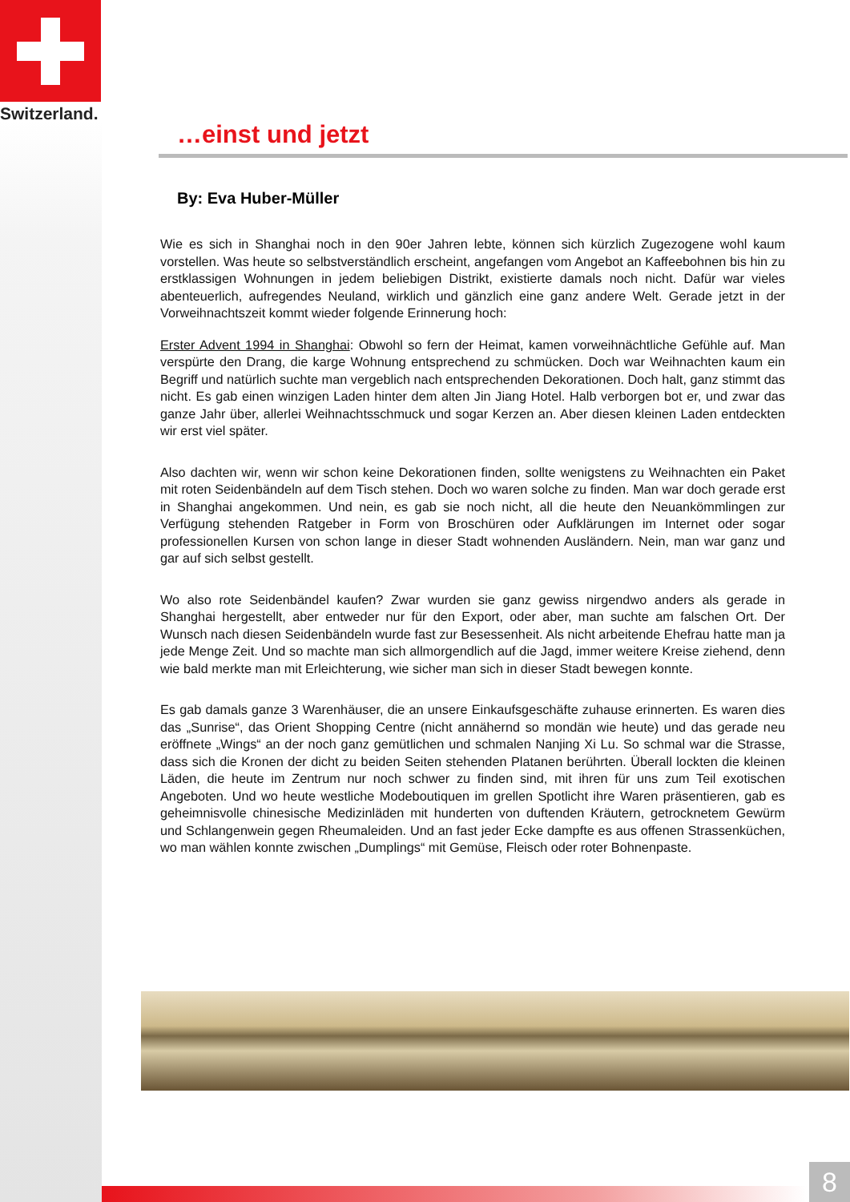Switzerland.
…einst und jetzt
By: Eva Huber-Müller
Wie es sich in Shanghai noch in den 90er Jahren lebte, können sich kürzlich Zugezogene wohl kaum vorstellen. Was heute so selbstverständlich erscheint, angefangen vom Angebot an Kaffeebohnen bis hin zu erstklassigen Wohnungen in jedem beliebigen Distrikt, existierte damals noch nicht. Dafür war vieles abenteuerlich, aufregendes Neuland, wirklich und gänzlich eine ganz andere Welt. Gerade jetzt in der Vorweihnachtszeit kommt wieder folgende Erinnerung hoch:
Erster Advent 1994 in Shanghai: Obwohl so fern der Heimat, kamen vorweihnächtliche Gefühle auf. Man verspürte den Drang, die karge Wohnung entsprechend zu schmücken. Doch war Weihnachten kaum ein Begriff und natürlich suchte man vergeblich nach entsprechenden Dekorationen. Doch halt, ganz stimmt das nicht. Es gab einen winzigen Laden hinter dem alten Jin Jiang Hotel. Halb verborgen bot er, und zwar das ganze Jahr über, allerlei Weihnachtsschmuck und sogar Kerzen an. Aber diesen kleinen Laden entdeckten wir erst viel später.
Also dachten wir, wenn wir schon keine Dekorationen finden, sollte wenigstens zu Weihnachten ein Paket mit roten Seidenbändeln auf dem Tisch stehen. Doch wo waren solche zu finden. Man war doch gerade erst in Shanghai angekommen. Und nein, es gab sie noch nicht, all die heute den Neuankömmlingen zur Verfügung stehenden Ratgeber in Form von Broschüren oder Aufklärungen im Internet oder sogar professionellen Kursen von schon lange in dieser Stadt wohnenden Ausländern. Nein, man war ganz und gar auf sich selbst gestellt.
Wo also rote Seidenbändel kaufen? Zwar wurden sie ganz gewiss nirgendwo anders als gerade in Shanghai hergestellt, aber entweder nur für den Export, oder aber, man suchte am falschen Ort. Der Wunsch nach diesen Seidenbändeln wurde fast zur Besessenheit. Als nicht arbeitende Ehefrau hatte man ja jede Menge Zeit. Und so machte man sich allmorgendlich auf die Jagd, immer weitere Kreise ziehend, denn wie bald merkte man mit Erleichterung, wie sicher man sich in dieser Stadt bewegen konnte.
Es gab damals ganze 3 Warenhäuser, die an unsere Einkaufsgeschäfte zuhause erinnerten. Es waren dies das „Sunrise“, das Orient Shopping Centre (nicht annähernd so mondän wie heute) und das gerade neu eröffnete „Wings“ an der noch ganz gemütlichen und schmalen Nanjing Xi Lu. So schmal war die Strasse, dass sich die Kronen der dicht zu beiden Seiten stehenden Platanen berührten. Überall lockten die kleinen Läden, die heute im Zentrum nur noch schwer zu finden sind, mit ihren für uns zum Teil exotischen Angeboten. Und wo heute westliche Modeboutiquen im grellen Spotlicht ihre Waren präsentieren, gab es geheimnisvolle chinesische Medizinläden mit hunderten von duftenden Kräutern, getrocknetem Gewürm und Schlangenwein gegen Rheumaleiden. Und an fast jeder Ecke dampfte es aus offenen Strassenküchen, wo man wählen konnte zwischen „Dumplings“ mit Gemüse, Fleisch oder roter Bohnenpaste.
8